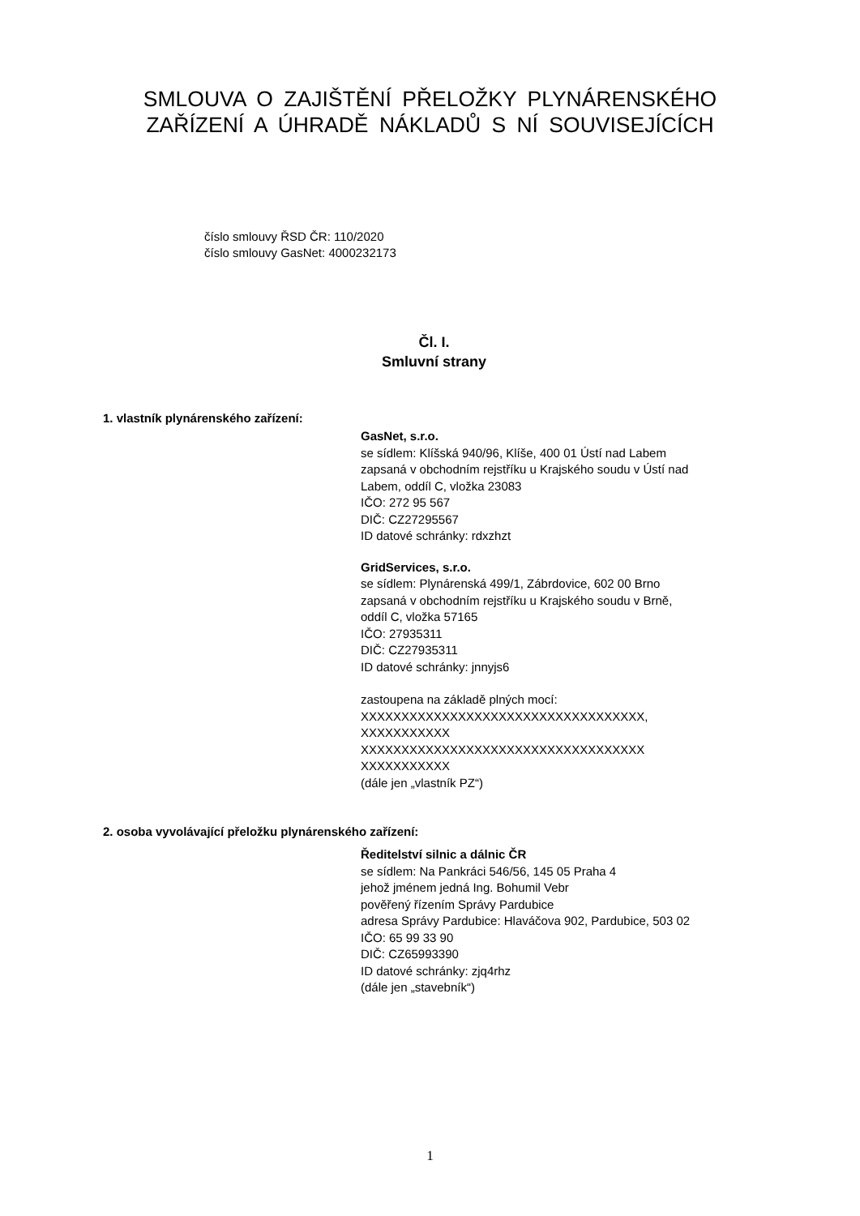SMLOUVA O ZAJIŠTĚNÍ PŘELOŽKY PLYNÁRENSKÉHO
ZAŘÍZENÍ A ÚHRADĚ NÁKLADŮ S NÍ SOUVISEJÍCÍCH
číslo smlouvy ŘSD ČR: 110/2020
číslo smlouvy GasNet: 4000232173
Čl. I.
Smluvní strany
1. vlastník plynárenského zařízení:
GasNet, s.r.o.
se sídlem: Klíšská 940/96, Klíše, 400 01 Ústí nad Labem
zapsaná v obchodním rejstříku u Krajského soudu v Ústí nad
Labem, oddíl C, vložka 23083
IČO: 272 95 567
DIČ: CZ27295567
ID datové schránky: rdxzhzt
GridServices, s.r.o.
se sídlem: Plynárenská 499/1, Zábrdovice, 602 00 Brno
zapsaná v obchodním rejstříku u Krajského soudu v Brně,
oddíl C, vložka 57165
IČO: 27935311
DIČ: CZ27935311
ID datové schránky: jnnyjs6
zastoupena na základě plných mocí:
XXXXXXXXXXXXXXXXXXXXXXXXXXXXXXXXXXX,
XXXXXXXXXXX
XXXXXXXXXXXXXXXXXXXXXXXXXXXXXXXXXXX
XXXXXXXXXXX
(dále jen „vlastník PZ“)
2. osoba vyvolávající přeložku plynárenského zařízení:
Ředitelství silnic a dálnic ČR
se sídlem: Na Pankráci 546/56, 145 05 Praha 4
jehož jménem jedná Ing. Bohumil Vebr
pověřený řízením Správy Pardubice
adresa Správy Pardubice: Hlaváčova 902, Pardubice, 503 02
IČO: 65 99 33 90
DIČ: CZ65993390
ID datové schránky: zjq4rhz
(dále jen „stavebník“)
1